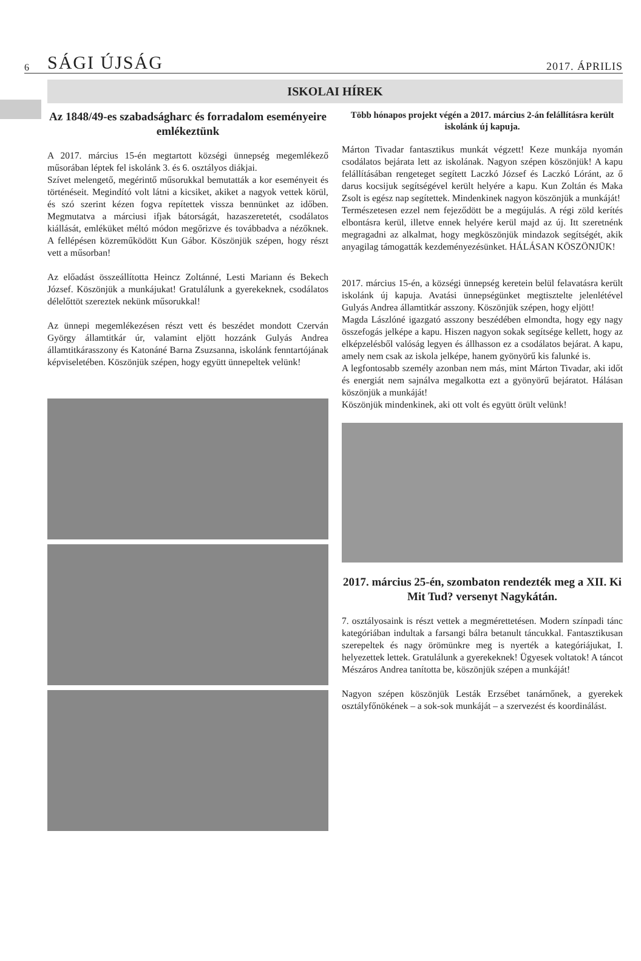6 SÁGI ÚJSÁG 2017. ÁPRILIS
ISKOLAI HÍREK
Az 1848/49-es szabadságharc és forradalom eseményeire emlékeztünk
A 2017. március 15-én megtartott községi ünnepség megemlékező műsorában léptek fel iskolánk 3. és 6. osztályos diákjai.
Szívet melengető, megérintő műsorukkal bemutatták a kor eseményeit és történéseit. Megindító volt látni a kicsiket, akiket a nagyok vettek körül, és szó szerint kézen fogva repítettek vissza bennünket az időben. Megmutatva a márciusi ifjak bátorságát, hazaszeretetét, csodálatos kiállását, emléküket méltó módon megőrizve és továbbadva a nézőknek. A fellépésen közreműködött Kun Gábor. Köszönjük szépen, hogy részt vett a műsorban!
Az előadást összeállította Heincz Zoltánné, Lesti Mariann és Bekech József. Köszönjük a munkájukat! Gratulálunk a gyerekeknek, csodálatos délelőttöt szereztek nekünk műsorukkal!
Az ünnepi megemlékezésen részt vett és beszédet mondott Czerván György államtitkár úr, valamint eljött hozzánk Gulyás Andrea államtitkárasszony és Katonáné Barna Zsuzsanna, iskolánk fenntartójának képviseletében. Köszönjük szépen, hogy együtt ünnepeltek velünk!
Több hónapos projekt végén a 2017. március 2-án felállításra került iskolánk új kapuja.
Márton Tivadar fantasztikus munkát végzett! Keze munkája nyomán csodálatos bejárata lett az iskolának. Nagyon szépen köszönjük! A kapu felállításában rengeteget segített Laczkó József és Laczkó Lóránt, az ő darus kocsijuk segítségével került helyére a kapu. Kun Zoltán és Maka Zsolt is egész nap segítettek. Mindenkinek nagyon köszönjük a munkáját!
Természetesen ezzel nem fejeződött be a megújulás. A régi zöld kerítés elbontásra kerül, illetve ennek helyére kerül majd az új. Itt szeretnénk megragadni az alkalmat, hogy megköszönjük mindazok segítségét, akik anyagilag támogatták kezdeményezésünket. HÁLÁSAN KÖSZÖNJÜK!
2017. március 15-én, a községi ünnepség keretein belül felavatásra került iskolánk új kapuja. Avatási ünnepségünket megtisztelte jelenlétével Gulyás Andrea államtitkár asszony. Köszönjük szépen, hogy eljött!
Magda Lászlóné igazgató asszony beszédében elmondta, hogy egy nagy összefogás jelképe a kapu. Hiszen nagyon sokak segítsége kellett, hogy az elképzelésből valóság legyen és állhasson ez a csodálatos bejárat. A kapu, amely nem csak az iskola jelképe, hanem gyönyörű kis falunké is.
A legfontosabb személy azonban nem más, mint Márton Tivadar, aki időt és energiát nem sajnálva megalkotta ezt a gyönyörű bejáratot. Hálásan köszönjük a munkáját!
Köszönjük mindenkinek, aki ott volt és együtt örült velünk!
2017. március 25-én, szombaton rendezték meg a XII. Ki Mit Tud? versenyt Nagykátán.
7. osztályosaink is részt vettek a megmérettetésen. Modern színpadi tánc kategóriában indultak a farsangi bálra betanult táncukkal. Fantasztikusan szerepeltek és nagy örömünkre meg is nyerték a kategóriájukat, I. helyezettek lettek. Gratulálunk a gyerekeknek! Ügyesek voltatok! A táncot Mészáros Andrea tanította be, köszönjük szépen a munkáját!
Nagyon szépen köszönjük Lesták Erzsébet tanárnőnek, a gyerekek osztályfőnökének – a sok-sok munkáját – a szervezést és koordinálást.